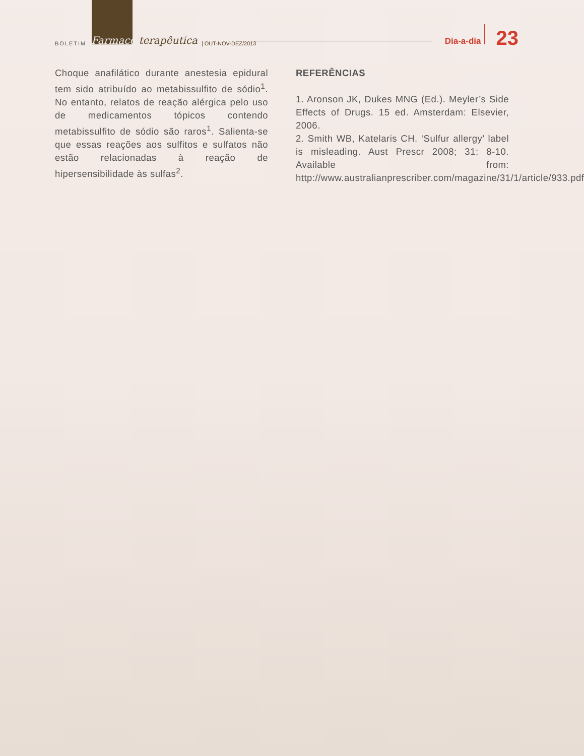BOLETIM Farmaco terapêutica | OUT-NOV-DEZ/2013 Dia-a-dia 23
Choque anafilático durante anestesia epidural tem sido atribuído ao metabissulfito de sódio<sup>1</sup>. No entanto, relatos de reação alérgica pelo uso de medicamentos tópicos contendo metabissulfito de sódio são raros<sup>1</sup>. Salienta-se que essas reações aos sulfitos e sulfatos não estão relacionadas à reação de hipersensibilidade às sulfas<sup>2</sup>.
REFERÊNCIAS
1. Aronson JK, Dukes MNG (Ed.). Meyler’s Side Effects of Drugs. 15 ed. Amsterdam: Elsevier, 2006.
2. Smith WB, Katelaris CH. ‘Sulfur allergy’ label is misleading. Aust Prescr 2008; 31: 8-10. Available from: http://www.australianprescriber.com/magazine/31/1/article/933.pdf